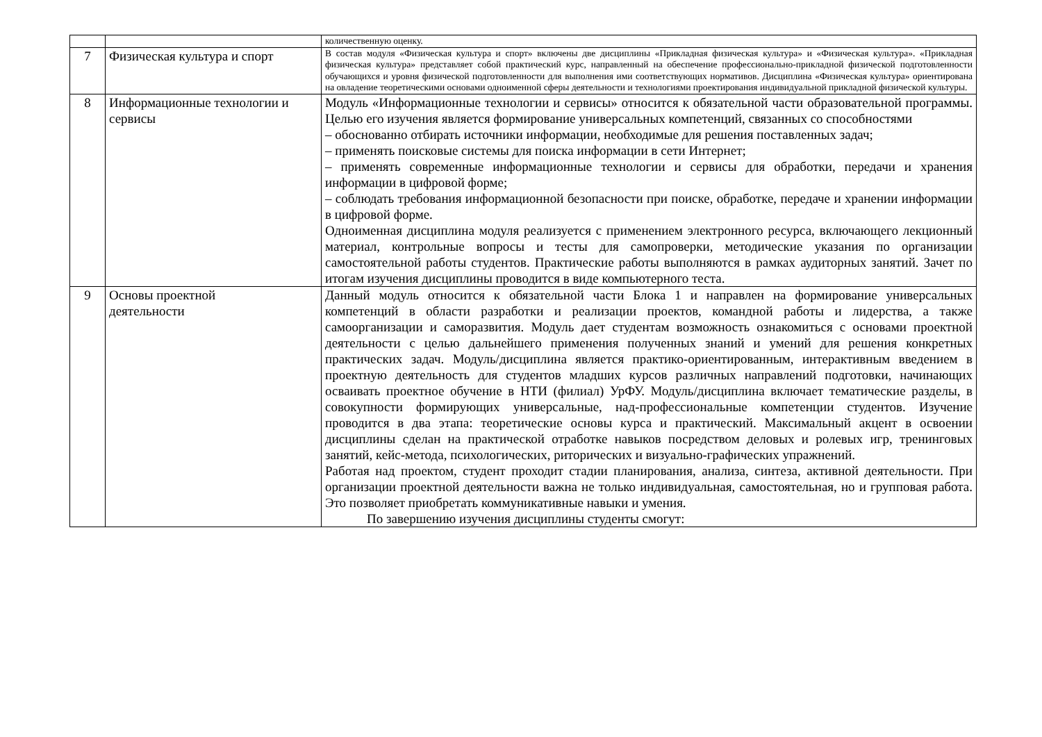| | | количественную оценку. |
| 7 | Физическая культура и спорт | В состав модуля «Физическая культура и спорт» включены две дисциплины «Прикладная физическая культура» и «Физическая культура». «Прикладная физическая культура» представляет собой практический курс, направленный на обеспечение профессионально-прикладной физической подготовленности обучающихся и уровня физической подготовленности для выполнения ими соответствующих нормативов. Дисциплина «Физическая культура» ориентирована на овладение теоретическими основами одноименной сферы деятельности и технологиями проектирования индивидуальной прикладной физической культуры. |
| 8 | Информационные технологии и сервисы | Модуль «Информационные технологии и сервисы» относится к обязательной части образовательной программы. Целью его изучения является формирование универсальных компетенций, связанных со способностями – обоснованно отбирать источники информации, необходимые для решения поставленных задач; – применять поисковые системы для поиска информации в сети Интернет; – применять современные информационные технологии и сервисы для обработки, передачи и хранения информации в цифровой форме; – соблюдать требования информационной безопасности при поиске, обработке, передаче и хранении информации в цифровой форме. Одноименная дисциплина модуля реализуется с применением электронного ресурса, включающего лекционный материал, контрольные вопросы и тесты для самопроверки, методические указания по организации самостоятельной работы студентов. Практические работы выполняются в рамках аудиторных занятий. Зачет по итогам изучения дисциплины проводится в виде компьютерного теста. |
| 9 | Основы проектной деятельности | Данный модуль относится к обязательной части Блока 1 и направлен на формирование универсальных компетенций в области разработки и реализации проектов, командной работы и лидерства, а также самоорганизации и саморазвития. Модуль дает студентам возможность ознакомиться с основами проектной деятельности с целью дальнейшего применения полученных знаний и умений для решения конкретных практических задач. Модуль/дисциплина является практико-ориентированным, интерактивным введением в проектную деятельность для студентов младших курсов различных направлений подготовки, начинающих осваивать проектное обучение в НТИ (филиал) УрФУ. Модуль/дисциплина включает тематические разделы, в совокупности формирующих универсальные, над-профессиональные компетенции студентов. Изучение проводится в два этапа: теоретические основы курса и практический. Максимальный акцент в освоении дисциплины сделан на практической отработке навыков посредством деловых и ролевых игр, тренинговых занятий, кейс-метода, психологических, риторических и визуально-графических упражнений. Работая над проектом, студент проходит стадии планирования, анализа, синтеза, активной деятельности. При организации проектной деятельности важна не только индивидуальная, самостоятельная, но и групповая работа. Это позволяет приобретать коммуникативные навыки и умения. По завершению изучения дисциплины студенты смогут: |